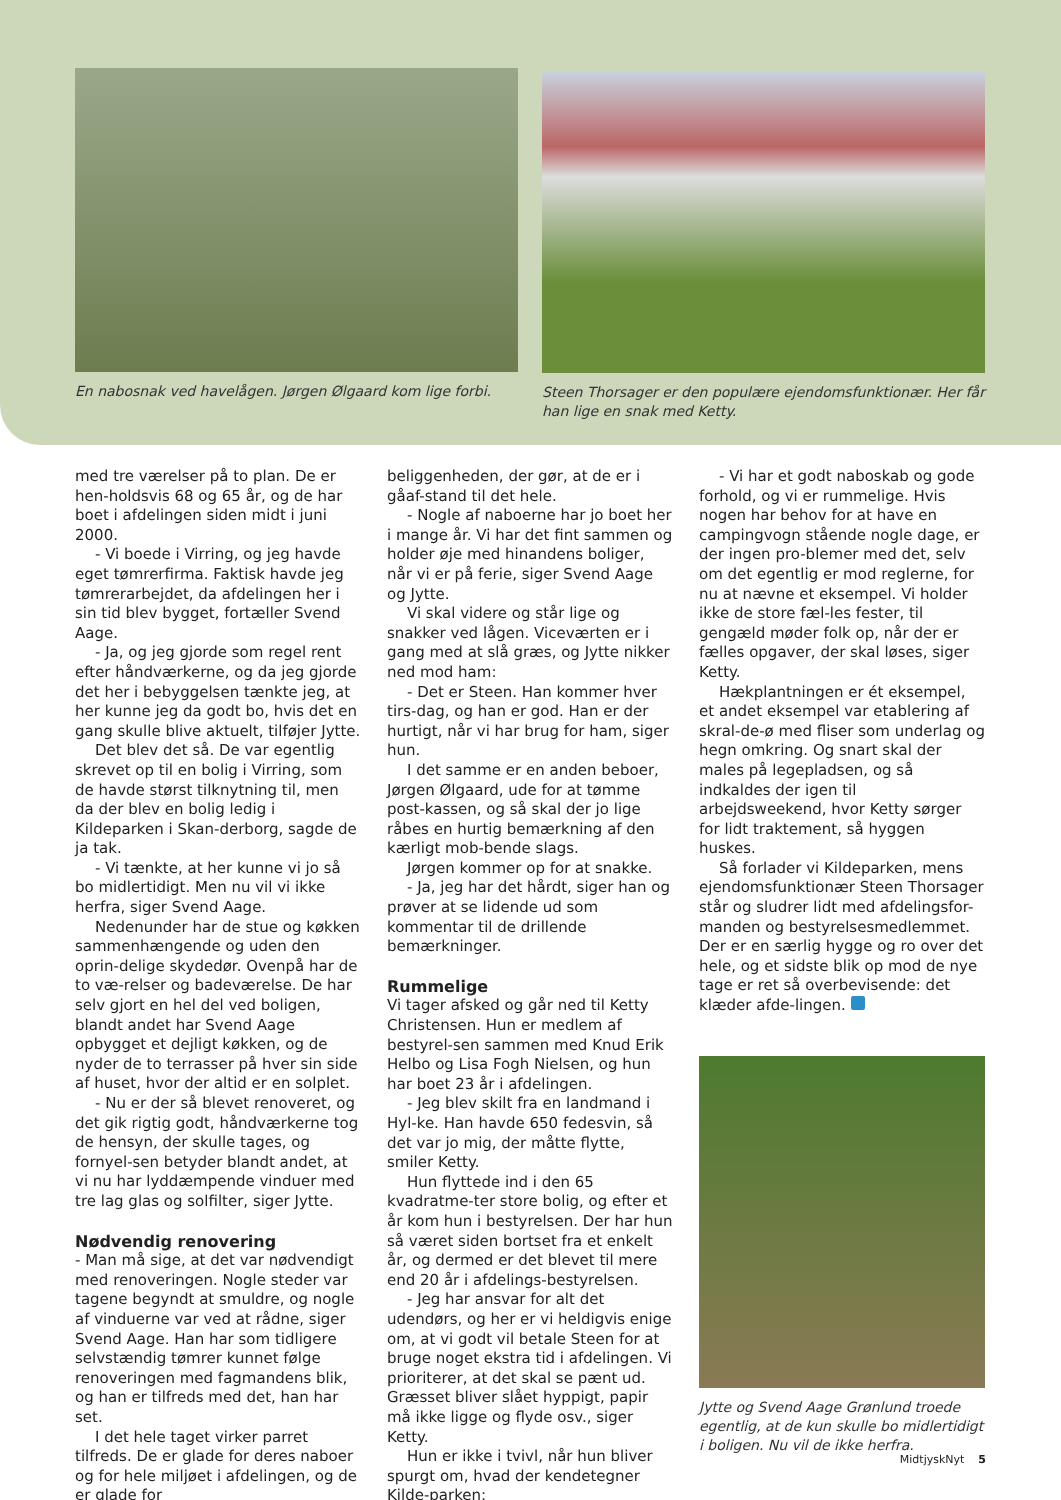En nabosnak ved havelågen. Jørgen Ølgaard kom lige forbi.
Steen Thorsager er den populære ejendomsfunktionær. Her får han lige en snak med Ketty.
med tre værelser på to plan. De er hen-holdsvis 68 og 65 år, og de har boet i afdelingen siden midt i juni 2000.
- Vi boede i Virring, og jeg havde eget tømrerfirma. Faktisk havde jeg tømrerarbejdet, da afdelingen her i sin tid blev bygget, fortæller Svend Aage.
- Ja, og jeg gjorde som regel rent efter håndværkerne, og da jeg gjorde det her i bebyggelsen tænkte jeg, at her kunne jeg da godt bo, hvis det en gang skulle blive aktuelt, tilføjer Jytte.
Det blev det så. De var egentlig skrevet op til en bolig i Virring, som de havde størst tilknytning til, men da der blev en bolig ledig i Kildeparken i Skan-derborg, sagde de ja tak.
- Vi tænkte, at her kunne vi jo så bo midlertidigt. Men nu vil vi ikke herfra, siger Svend Aage.
Nedenunder har de stue og køkken sammenhængende og uden den oprin-delige skydedør. Ovenpå har de to væ-relser og badeværelse. De har selv gjort en hel del ved boligen, blandt andet har Svend Aage opbygget et dejligt køkken, og de nyder de to terrasser på hver sin side af huset, hvor der altid er en solplet.
- Nu er der så blevet renoveret, og det gik rigtig godt, håndværkerne tog de hensyn, der skulle tages, og fornyel-sen betyder blandt andet, at vi nu har lyddæmpende vinduer med tre lag glas og solfilter, siger Jytte.
Nødvendig renovering
- Man må sige, at det var nødvendigt med renoveringen. Nogle steder var tagene begyndt at smuldre, og nogle af vinduerne var ved at rådne, siger Svend Aage. Han har som tidligere selvstændig tømrer kunnet følge renoveringen med fagmandens blik, og han er tilfreds med det, han har set.
I det hele taget virker parret tilfreds. De er glade for deres naboer og for hele miljøet i afdelingen, og de er glade for
beliggenheden, der gør, at de er i gåaf-stand til det hele.
- Nogle af naboerne har jo boet her i mange år. Vi har det fint sammen og holder øje med hinandens boliger, når vi er på ferie, siger Svend Aage og Jytte.
Vi skal videre og står lige og snakker ved lågen. Viceværten er i gang med at slå græs, og Jytte nikker ned mod ham:
- Det er Steen. Han kommer hver tirs-dag, og han er god. Han er der hurtigt, når vi har brug for ham, siger hun.
I det samme er en anden beboer, Jørgen Ølgaard, ude for at tømme post-kassen, og så skal der jo lige råbes en hurtig bemærkning af den kærligt mob-bende slags.
Jørgen kommer op for at snakke.
- Ja, jeg har det hårdt, siger han og prøver at se lidende ud som kommentar til de drillende bemærkninger.
Rummelige
Vi tager afsked og går ned til Ketty Christensen. Hun er medlem af bestyrel-sen sammen med Knud Erik Helbo og Lisa Fogh Nielsen, og hun har boet 23 år i afdelingen.
- Jeg blev skilt fra en landmand i Hyl-ke. Han havde 650 fedesvin, så det var jo mig, der måtte flytte, smiler Ketty.
Hun flyttede ind i den 65 kvadratme-ter store bolig, og efter et år kom hun i bestyrelsen. Der har hun så været siden bortset fra et enkelt år, og dermed er det blevet til mere end 20 år i afdelings-bestyrelsen.
- Jeg har ansvar for alt det udendørs, og her er vi heldigvis enige om, at vi godt vil betale Steen for at bruge noget ekstra tid i afdelingen. Vi prioriterer, at det skal se pænt ud. Græsset bliver slået hyppigt, papir må ikke ligge og flyde osv., siger Ketty.
Hun er ikke i tvivl, når hun bliver spurgt om, hvad der kendetegner Kilde-parken:
- Vi har et godt naboskab og gode forhold, og vi er rummelige. Hvis nogen har behov for at have en campingvogn stående nogle dage, er der ingen pro-blemer med det, selv om det egentlig er mod reglerne, for nu at nævne et eksempel. Vi holder ikke de store fæl-les fester, til gengæld møder folk op, når der er fælles opgaver, der skal løses, siger Ketty.
Hækplantningen er ét eksempel, et andet eksempel var etablering af skral-de-ø med fliser som underlag og hegn omkring. Og snart skal der males på legepladsen, og så indkaldes der igen til arbejdsweekend, hvor Ketty sørger for lidt traktement, så hyggen huskes.
Så forlader vi Kildeparken, mens ejendomsfunktionær Steen Thorsager står og sludrer lidt med afdelingsfor-manden og bestyrelsesmedlemmet. Der er en særlig hygge og ro over det hele, og et sidste blik op mod de nye tage er ret så overbevisende: det klæder afde-lingen.
Jytte og Svend Aage Grønlund troede egentlig, at de kun skulle bo midlertidigt i boligen. Nu vil de ikke herfra.
MidtjyskNyt 5